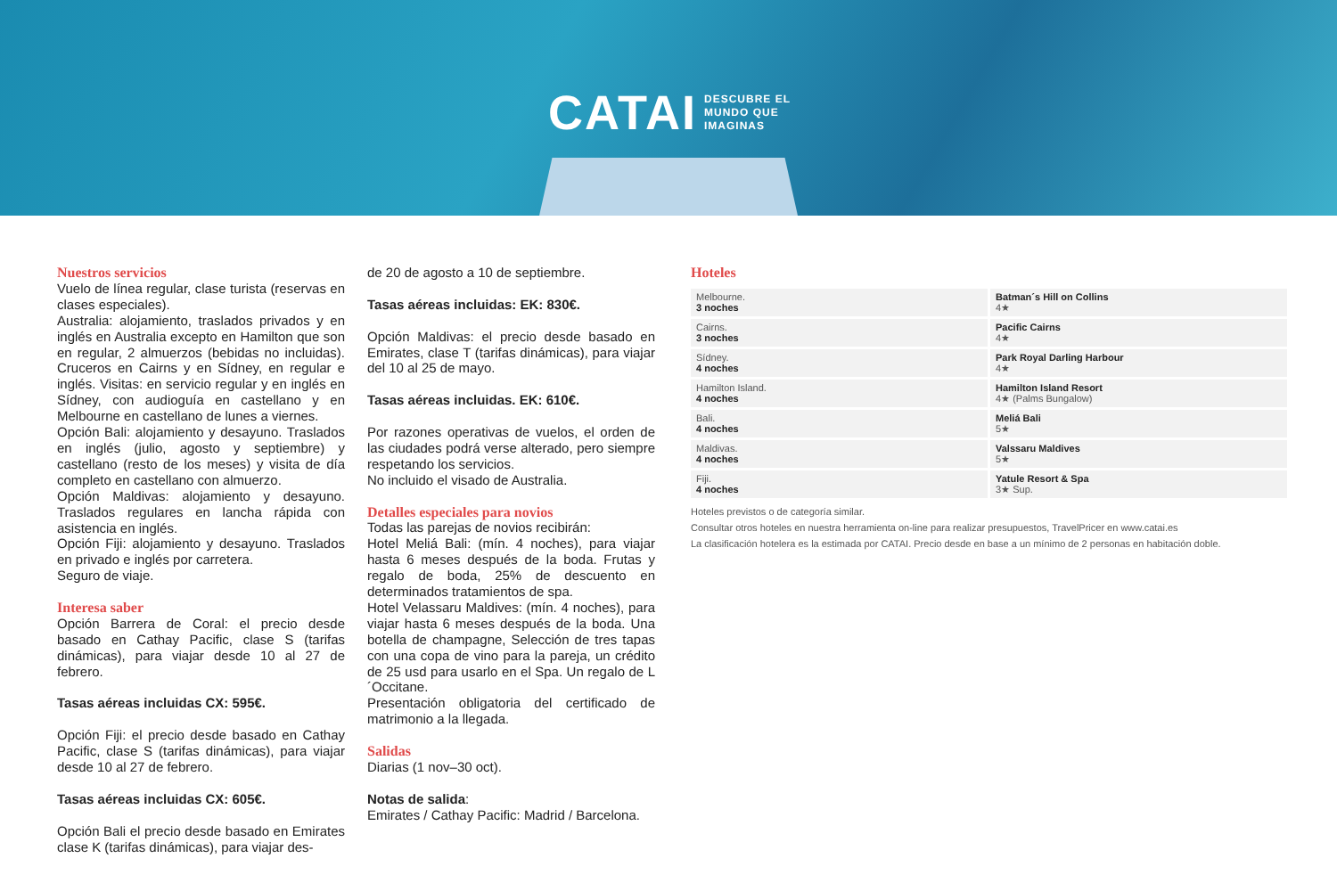CATAI DESCUBRE EL
MUNDO QUE
IMAGINAS
Nuestros servicios
Vuelo de línea regular, clase turista (reservas en clases especiales).
Australia: alojamiento, traslados privados y en inglés en Australia excepto en Hamilton que son en regular, 2 almuerzos (bebidas no incluidas). Cruceros en Cairns y en Sídney, en regular e inglés. Visitas: en servicio regular y en inglés en Sídney, con audioguía en castellano y en Melbourne en castellano de lunes a viernes.
Opción Bali: alojamiento y desayuno. Traslados en inglés (julio, agosto y septiembre) y castellano (resto de los meses) y visita de día completo en castellano con almuerzo.
Opción Maldivas: alojamiento y desayuno. Traslados regulares en lancha rápida con asistencia en inglés.
Opción Fiji: alojamiento y desayuno. Traslados en privado e inglés por carretera.
Seguro de viaje.
Interesa saber
Opción Barrera de Coral: el precio desde basado en Cathay Pacific, clase S (tarifas dinámicas), para viajar desde 10 al 27 de febrero.
Tasas aéreas incluidas CX: 595€.
Opción Fiji: el precio desde basado en Cathay Pacific, clase S (tarifas dinámicas), para viajar desde 10 al 27 de febrero.
Tasas aéreas incluidas CX: 605€.
Opción Bali el precio desde basado en Emirates clase K (tarifas dinámicas), para viajar des-
de 20 de agosto a 10 de septiembre.
Tasas aéreas incluidas: EK: 830€.
Opción Maldivas: el precio desde basado en Emirates, clase T (tarifas dinámicas), para viajar del 10 al 25 de mayo.
Tasas aéreas incluidas. EK: 610€.
Por razones operativas de vuelos, el orden de las ciudades podrá verse alterado, pero siempre respetando los servicios.
No incluido el visado de Australia.
Detalles especiales para novios
Todas las parejas de novios recibirán:
Hotel Meliá Bali: (mín. 4 noches), para viajar hasta 6 meses después de la boda. Frutas y regalo de boda, 25% de descuento en determinados tratamientos de spa.
Hotel Velassaru Maldives: (mín. 4 noches), para viajar hasta 6 meses después de la boda. Una botella de champagne, Selección de tres tapas con una copa de vino para la pareja, un crédito de 25 usd para usarlo en el Spa. Un regalo de L´Occitane.
Presentación obligatoria del certificado de matrimonio a la llegada.
Salidas
Diarias (1 nov–30 oct).
Notas de salida:
Emirates / Cathay Pacific: Madrid / Barcelona.
Hoteles
| Melbourne. 3 noches | Batman´s Hill on Collins 4★ |
| Cairns. 3 noches | Pacific Cairns 4★ |
| Sídney. 4 noches | Park Royal Darling Harbour 4★ |
| Hamilton Island. 4 noches | Hamilton Island Resort 4★ (Palms Bungalow) |
| Bali. 4 noches | Meliá Bali 5★ |
| Maldivas. 4 noches | Valssaru Maldives 5★ |
| Fiji. 4 noches | Yatule Resort & Spa 3★ Sup. |
Hoteles previstos o de categoría similar.
Consultar otros hoteles en nuestra herramienta on-line para realizar presupuestos, TravelPricer en www.catai.es
La clasificación hotelera es la estimada por CATAI. Precio desde en base a un mínimo de 2 personas en habitación doble.